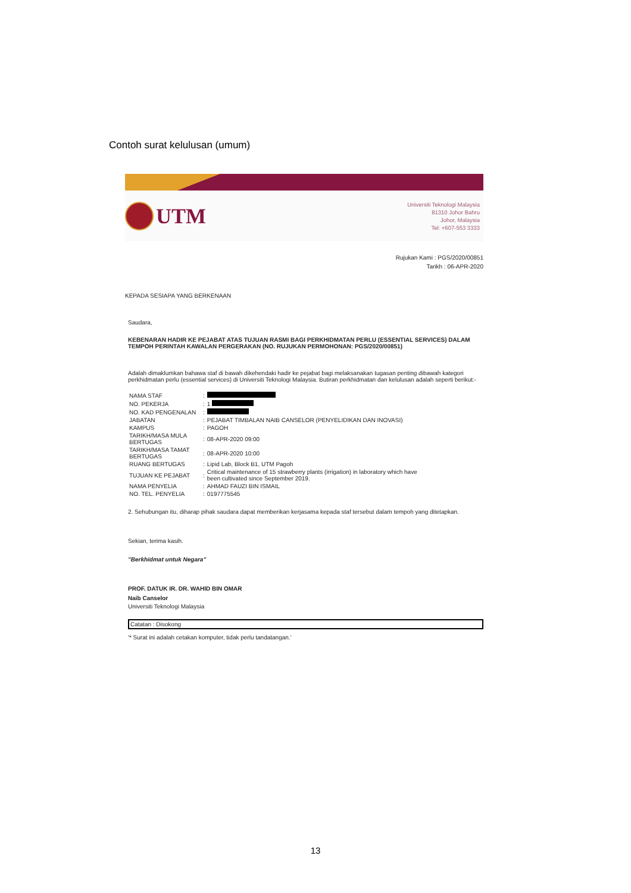Contoh surat kelulusan (umum)
UTM
Universiti Teknologi Malaysia
81310 Johor Bahru
Johor, Malaysia
Tel: +607-553 3333
Rujukan Kami : PGS/2020/00851
Tarikh : 06-APR-2020
KEPADA SESIAPA YANG BERKENAAN
Saudara,
KEBENARAN HADIR KE PEJABAT ATAS TUJUAN RASMI BAGI PERKHIDMATAN PERLU (ESSENTIAL SERVICES) DALAM TEMPOH PERINTAH KAWALAN PERGERAKAN (NO. RUJUKAN PERMOHONAN: PGS/2020/00851)
Adalah dimaklumkan bahawa staf di bawah dikehendaki hadir ke pejabat bagi melaksanakan tugasan penting dibawah kategori perkhidmatan perlu (essential services) di Universiti Teknologi Malaysia. Butiran perkhidmatan dan kelulusan adalah seperti berikut:-
| NAMA STAF | : | |
| NO. PEKERJA | : | 1 |
| NO. KAD PENGENALAN | : | |
| JABATAN | : | PEJABAT TIMBALAN NAIB CANSELOR (PENYELIDIKAN DAN INOVASI) |
| KAMPUS | : | PAGOH |
| TARIKH/MASA MULA BERTUGAS | : | 08-APR-2020 09:00 |
| TARIKH/MASA TAMAT BERTUGAS | : | 08-APR-2020 10:00 |
| RUANG BERTUGAS | : | Lipid Lab, Block B1, UTM Pagoh |
| TUJUAN KE PEJABAT | : | Critical maintenance of 15 strawberry plants (irrigation) in laboratory which have been cultivated since September 2019. |
| NAMA PENYELIA | : | AHMAD FAUZI BIN ISMAIL |
| NO. TEL. PENYELIA | : | 0197775545 |
2. Sehubungan itu, diharap pihak saudara dapat memberikan kerjasama kepada staf tersebut dalam tempoh yang ditetapkan.
Sekian, terima kasih.
"Berkhidmat untuk Negara"
PROF. DATUK IR. DR. WAHID BIN OMAR
Naib Canselor
Universiti Teknologi Malaysia
Catatan : Disokong
'* Surat ini adalah cetakan komputer, tidak perlu tandatangan.'
13